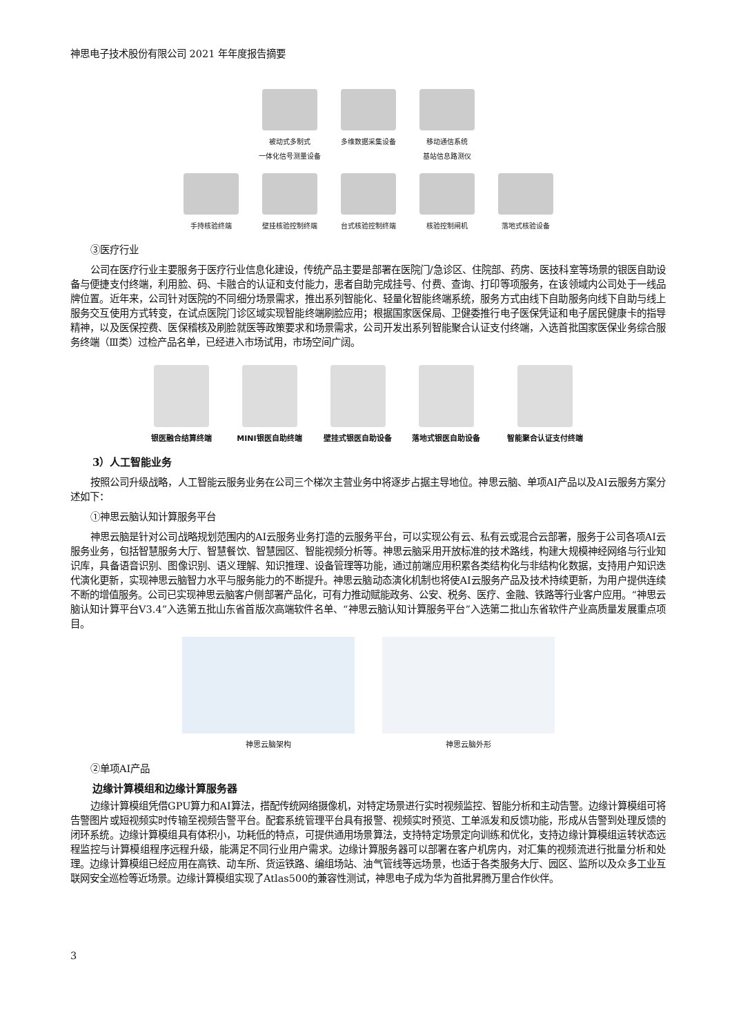神思电子技术股份有限公司 2021 年年度报告摘要
被动式多制式
一体化信号测量设备
多维数据采集设备
移动通信系统
基站信息路测仪
手持核验终端
壁挂核验控制终端
台式核验控制终端
核验控制闸机
落地式核验设备
③医疗行业
公司在医疗行业主要服务于医疗行业信息化建设，传统产品主要是部署在医院门/急诊区、住院部、药房、医技科室等场景的银医自助设备与便捷支付终端，利用脸、码、卡融合的认证和支付能力，患者自助完成挂号、付费、查询、打印等项服务，在该领域内公司处于一线品牌位置。近年来，公司针对医院的不同细分场景需求，推出系列智能化、轻量化智能终端系统，服务方式由线下自助服务向线下自助与线上服务交互使用方式转变，在试点医院门诊区域实现智能终端刷脸应用；根据国家医保局、卫健委推行电子医保凭证和电子居民健康卡的指导精神，以及医保控费、医保稽核及刷脸就医等政策要求和场景需求，公司开发出系列智能聚合认证支付终端，入选首批国家医保业务综合服务终端（Ⅲ类）过检产品名单，已经进入市场试用，市场空间广阔。
银医融合结算终端
MINI银医自助终端
壁挂式银医自助设备
落地式银医自助设备
智能聚合认证支付终端
3）人工智能业务
按照公司升级战略，人工智能云服务业务在公司三个梯次主营业务中将逐步占据主导地位。神思云脑、单项AI产品以及AI云服务方案分述如下：
①神思云脑认知计算服务平台
神思云脑是针对公司战略规划范围内的AI云服务业务打造的云服务平台，可以实现公有云、私有云或混合云部署，服务于公司各项AI云服务业务，包括智慧服务大厅、智慧餐饮、智慧园区、智能视频分析等。神思云脑采用开放标准的技术路线，构建大规模神经网络与行业知识库，具备语音识别、图像识别、语义理解、知识推理、设备管理等功能，通过前端应用积累各类结构化与非结构化数据，支持用户知识迭代演化更新，实现神思云脑智力水平与服务能力的不断提升。神思云脑动态演化机制也将使AI云服务产品及技术持续更新，为用户提供连续不断的增值服务。公司已实现神思云脑客户侧部署产品化，可有力推动赋能政务、公安、税务、医疗、金融、铁路等行业客户应用。“神思云脑认知计算平台V3.4”入选第五批山东省首版次高端软件名单、“神思云脑认知计算服务平台”入选第二批山东省软件产业高质量发展重点项目。
神思云脑架构
神思云脑外形
②单项AI产品
边缘计算模组和边缘计算服务器
边缘计算模组凭借GPU算力和AI算法，搭配传统网络摄像机，对特定场景进行实时视频监控、智能分析和主动告警。边缘计算模组可将告警图片或短视频实时传输至视频告警平台。配套系统管理平台具有报警、视频实时预览、工单派发和反馈功能，形成从告警到处理反馈的闭环系统。边缘计算模组具有体积小，功耗低的特点，可提供通用场景算法，支持特定场景定向训练和优化，支持边缘计算模组运转状态远程监控与计算模组程序远程升级，能满足不同行业用户需求。边缘计算服务器可以部署在客户机房内，对汇集的视频流进行批量分析和处理。边缘计算模组已经应用在高铁、动车所、货运铁路、编组场站、油气管线等远场景，也适于各类服务大厅、园区、监所以及众多工业互联网安全巡检等近场景。边缘计算模组实现了Atlas500的兼容性测试，神思电子成为华为首批昇腾万里合作伙伴。
3